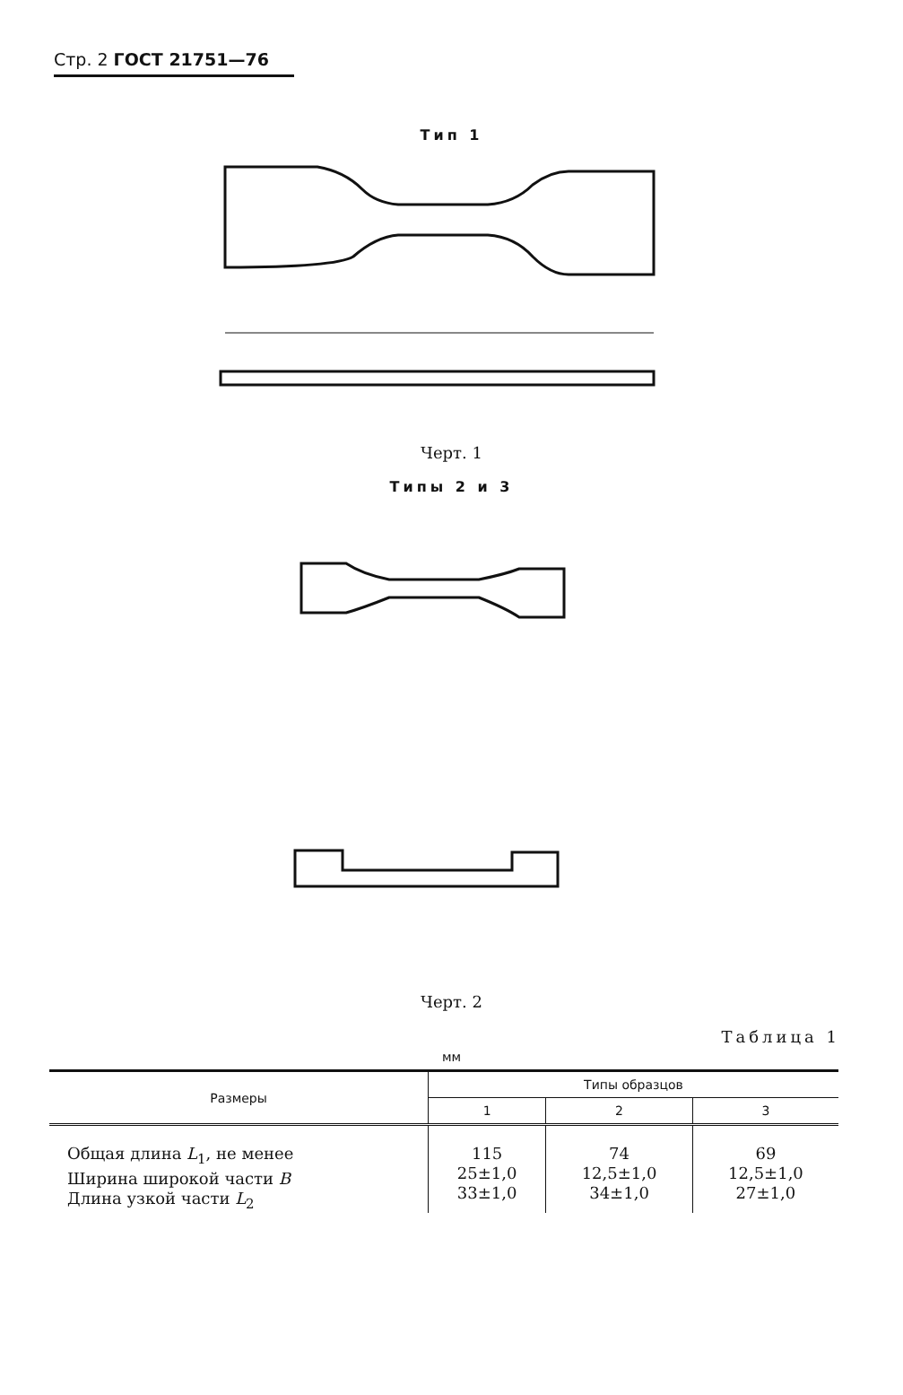Стр. 2 ГОСТ 21751—76
Тип 1
Черт. 1
Типы 2 и 3
Черт. 2
Таблица 1
мм
| Размеры | Типы образцов | | |
| --- | --- | --- | --- |
| | 1 | 2 | 3 |
| Общая длина L<sub>1</sub>, не менее Ширина широкой части B Длина узкой части L<sub>2</sub> | 115 25±1,0 33±1,0 | 74 12,5±1,0 34±1,0 | 69 12,5±1,0 27±1,0 |